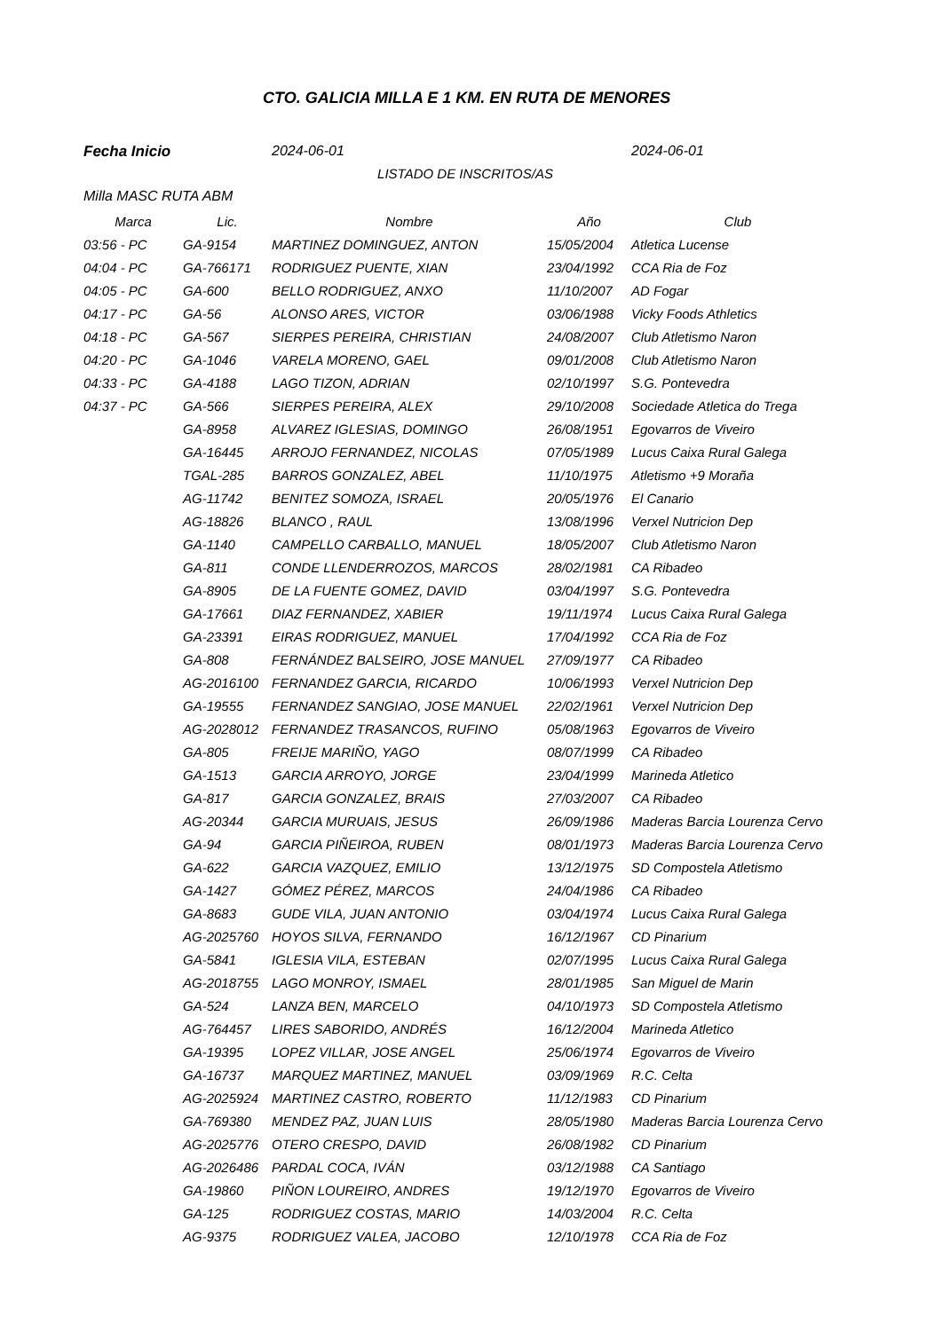CTO. GALICIA MILLA E 1 KM. EN RUTA DE MENORES
Fecha Inicio 2024-06-01 2024-06-01
LISTADO DE INSCRITOS/AS
Milla MASC RUTA ABM
| Marca | Lic. | Nombre | Año | Club |
| --- | --- | --- | --- | --- |
| 03:56 - PC | GA-9154 | MARTINEZ DOMINGUEZ, ANTON | 15/05/2004 | Atletica Lucense |
| 04:04 - PC | GA-766171 | RODRIGUEZ PUENTE, XIAN | 23/04/1992 | CCA Ria de Foz |
| 04:05 - PC | GA-600 | BELLO RODRIGUEZ, ANXO | 11/10/2007 | AD Fogar |
| 04:17 - PC | GA-56 | ALONSO ARES, VICTOR | 03/06/1988 | Vicky Foods Athletics |
| 04:18 - PC | GA-567 | SIERPES PEREIRA, CHRISTIAN | 24/08/2007 | Club Atletismo Naron |
| 04:20 - PC | GA-1046 | VARELA MORENO, GAEL | 09/01/2008 | Club Atletismo Naron |
| 04:33 - PC | GA-4188 | LAGO TIZON, ADRIAN | 02/10/1997 | S.G. Pontevedra |
| 04:37 - PC | GA-566 | SIERPES PEREIRA, ALEX | 29/10/2008 | Sociedade Atletica do Trega |
| | GA-8958 | ALVAREZ IGLESIAS, DOMINGO | 26/08/1951 | Egovarros de Viveiro |
| | GA-16445 | ARROJO FERNANDEZ, NICOLAS | 07/05/1989 | Lucus Caixa Rural Galega |
| | TGAL-285 | BARROS GONZALEZ, ABEL | 11/10/1975 | Atletismo +9 Moraña |
| | AG-11742 | BENITEZ SOMOZA, ISRAEL | 20/05/1976 | El Canario |
| | AG-18826 | BLANCO , RAUL | 13/08/1996 | Verxel Nutricion Dep |
| | GA-1140 | CAMPELLO CARBALLO, MANUEL | 18/05/2007 | Club Atletismo Naron |
| | GA-811 | CONDE LLENDERROZOS, MARCOS | 28/02/1981 | CA Ribadeo |
| | GA-8905 | DE LA FUENTE GOMEZ, DAVID | 03/04/1997 | S.G. Pontevedra |
| | GA-17661 | DIAZ FERNANDEZ, XABIER | 19/11/1974 | Lucus Caixa Rural Galega |
| | GA-23391 | EIRAS RODRIGUEZ, MANUEL | 17/04/1992 | CCA Ria de Foz |
| | GA-808 | FERNÁNDEZ BALSEIRO, JOSE MANUEL | 27/09/1977 | CA Ribadeo |
| | AG-2016100 | FERNANDEZ GARCIA, RICARDO | 10/06/1993 | Verxel Nutricion Dep |
| | GA-19555 | FERNANDEZ SANGIAO, JOSE MANUEL | 22/02/1961 | Verxel Nutricion Dep |
| | AG-2028012 | FERNANDEZ TRASANCOS, RUFINO | 05/08/1963 | Egovarros de Viveiro |
| | GA-805 | FREIJE MARIÑO, YAGO | 08/07/1999 | CA Ribadeo |
| | GA-1513 | GARCIA ARROYO, JORGE | 23/04/1999 | Marineda Atletico |
| | GA-817 | GARCIA GONZALEZ, BRAIS | 27/03/2007 | CA Ribadeo |
| | AG-20344 | GARCIA MURUAIS, JESUS | 26/09/1986 | Maderas Barcia Lourenza Cervo |
| | GA-94 | GARCIA PIÑEIROA, RUBEN | 08/01/1973 | Maderas Barcia Lourenza Cervo |
| | GA-622 | GARCIA VAZQUEZ, EMILIO | 13/12/1975 | SD Compostela Atletismo |
| | GA-1427 | GÓMEZ PÉREZ, MARCOS | 24/04/1986 | CA Ribadeo |
| | GA-8683 | GUDE VILA, JUAN ANTONIO | 03/04/1974 | Lucus Caixa Rural Galega |
| | AG-2025760 | HOYOS SILVA, FERNANDO | 16/12/1967 | CD Pinarium |
| | GA-5841 | IGLESIA VILA, ESTEBAN | 02/07/1995 | Lucus Caixa Rural Galega |
| | AG-2018755 | LAGO MONROY, ISMAEL | 28/01/1985 | San Miguel de Marin |
| | GA-524 | LANZA BEN, MARCELO | 04/10/1973 | SD Compostela Atletismo |
| | AG-764457 | LIRES SABORIDO, ANDRÉS | 16/12/2004 | Marineda Atletico |
| | GA-19395 | LOPEZ VILLAR, JOSE ANGEL | 25/06/1974 | Egovarros de Viveiro |
| | GA-16737 | MARQUEZ MARTINEZ, MANUEL | 03/09/1969 | R.C. Celta |
| | AG-2025924 | MARTINEZ CASTRO, ROBERTO | 11/12/1983 | CD Pinarium |
| | GA-769380 | MENDEZ PAZ, JUAN LUIS | 28/05/1980 | Maderas Barcia Lourenza Cervo |
| | AG-2025776 | OTERO CRESPO, DAVID | 26/08/1982 | CD Pinarium |
| | AG-2026486 | PARDAL COCA, IVÁN | 03/12/1988 | CA Santiago |
| | GA-19860 | PIÑON LOUREIRO, ANDRES | 19/12/1970 | Egovarros de Viveiro |
| | GA-125 | RODRIGUEZ COSTAS, MARIO | 14/03/2004 | R.C. Celta |
| | AG-9375 | RODRIGUEZ VALEA, JACOBO | 12/10/1978 | CCA Ria de Foz |